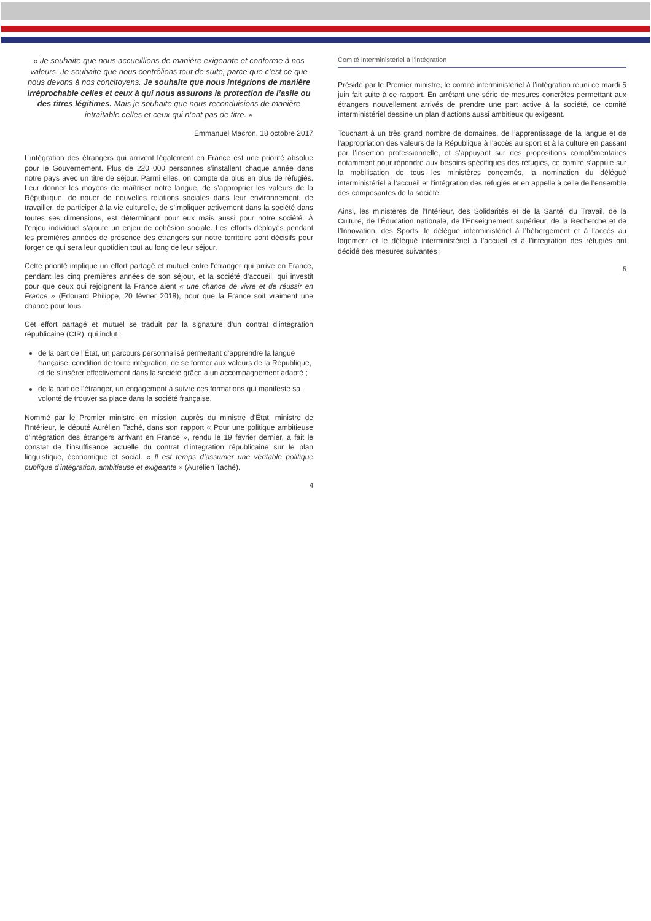« Je souhaite que nous accueillions de manière exigeante et conforme à nos valeurs. Je souhaite que nous contrôlions tout de suite, parce que c’est ce que nous devons à nos concitoyens. Je souhaite que nous intégrions de manière irréprochable celles et ceux à qui nous assurons la protection de l’asile ou des titres légitimes. Mais je souhaite que nous reconduisions de manière intraitable celles et ceux qui n’ont pas de titre. »
Emmanuel Macron, 18 octobre 2017
L’intégration des étrangers qui arrivent légalement en France est une priorité absolue pour le Gouvernement. Plus de 220 000 personnes s’installent chaque année dans notre pays avec un titre de séjour. Parmi elles, on compte de plus en plus de réfugiés. Leur donner les moyens de maîtriser notre langue, de s’approprier les valeurs de la République, de nouer de nouvelles relations sociales dans leur environnement, de travailler, de participer à la vie culturelle, de s’impliquer activement dans la société dans toutes ses dimensions, est déterminant pour eux mais aussi pour notre société. À l’enjeu individuel s’ajoute un enjeu de cohésion sociale. Les efforts déployés pendant les premières années de présence des étrangers sur notre territoire sont décisifs pour forger ce qui sera leur quotidien tout au long de leur séjour.
Cette priorité implique un effort partagé et mutuel entre l’étranger qui arrive en France, pendant les cinq premières années de son séjour, et la société d’accueil, qui investit pour que ceux qui rejoignent la France aient « une chance de vivre et de réussir en France » (Edouard Philippe, 20 février 2018), pour que la France soit vraiment une chance pour tous.
Cet effort partagé et mutuel se traduit par la signature d’un contrat d’intégration républicaine (CIR), qui inclut :
de la part de l’État, un parcours personnalisé permettant d’apprendre la langue française, condition de toute intégration, de se former aux valeurs de la République, et de s’insérer effectivement dans la société grâce à un accompagnement adapté ;
de la part de l’étranger, un engagement à suivre ces formations qui manifeste sa volonté de trouver sa place dans la société française.
Nommé par le Premier ministre en mission auprès du ministre d’État, ministre de l’Intérieur, le député Aurélien Taché, dans son rapport « Pour une politique ambitieuse d’intégration des étrangers arrivant en France », rendu le 19 février dernier, a fait le constat de l’insuffisance actuelle du contrat d’intégration républicaine sur le plan linguistique, économique et social. « Il est temps d’assumer une véritable politique publique d’intégration, ambitieuse et exigeante » (Aurélien Taché).
4
Comité interministériel à l’intégration
Présidé par le Premier ministre, le comité interministériel à l’intégration réuni ce mardi 5 juin fait suite à ce rapport. En arrêtant une série de mesures concrètes permettant aux étrangers nouvellement arrivés de prendre une part active à la société, ce comité interministériel dessine un plan d’actions aussi ambitieux qu’exigeant.
Touchant à un très grand nombre de domaines, de l’apprentissage de la langue et de l’appropriation des valeurs de la République à l’accès au sport et à la culture en passant par l’insertion professionnelle, et s’appuyant sur des propositions complémentaires notamment pour répondre aux besoins spécifiques des réfugiés, ce comité s’appuie sur la mobilisation de tous les ministères concernés, la nomination du délégué interministériel à l’accueil et l’intégration des réfugiés et en appelle à celle de l’ensemble des composantes de la société.
Ainsi, les ministères de l’Intérieur, des Solidarités et de la Santé, du Travail, de la Culture, de l’Éducation nationale, de l’Enseignement supérieur, de la Recherche et de l’Innovation, des Sports, le délégué interministériel à l’hébergement et à l’accès au logement et le délégué interministériel à l’accueil et à l’intégration des réfugiés ont décidé des mesures suivantes :
5